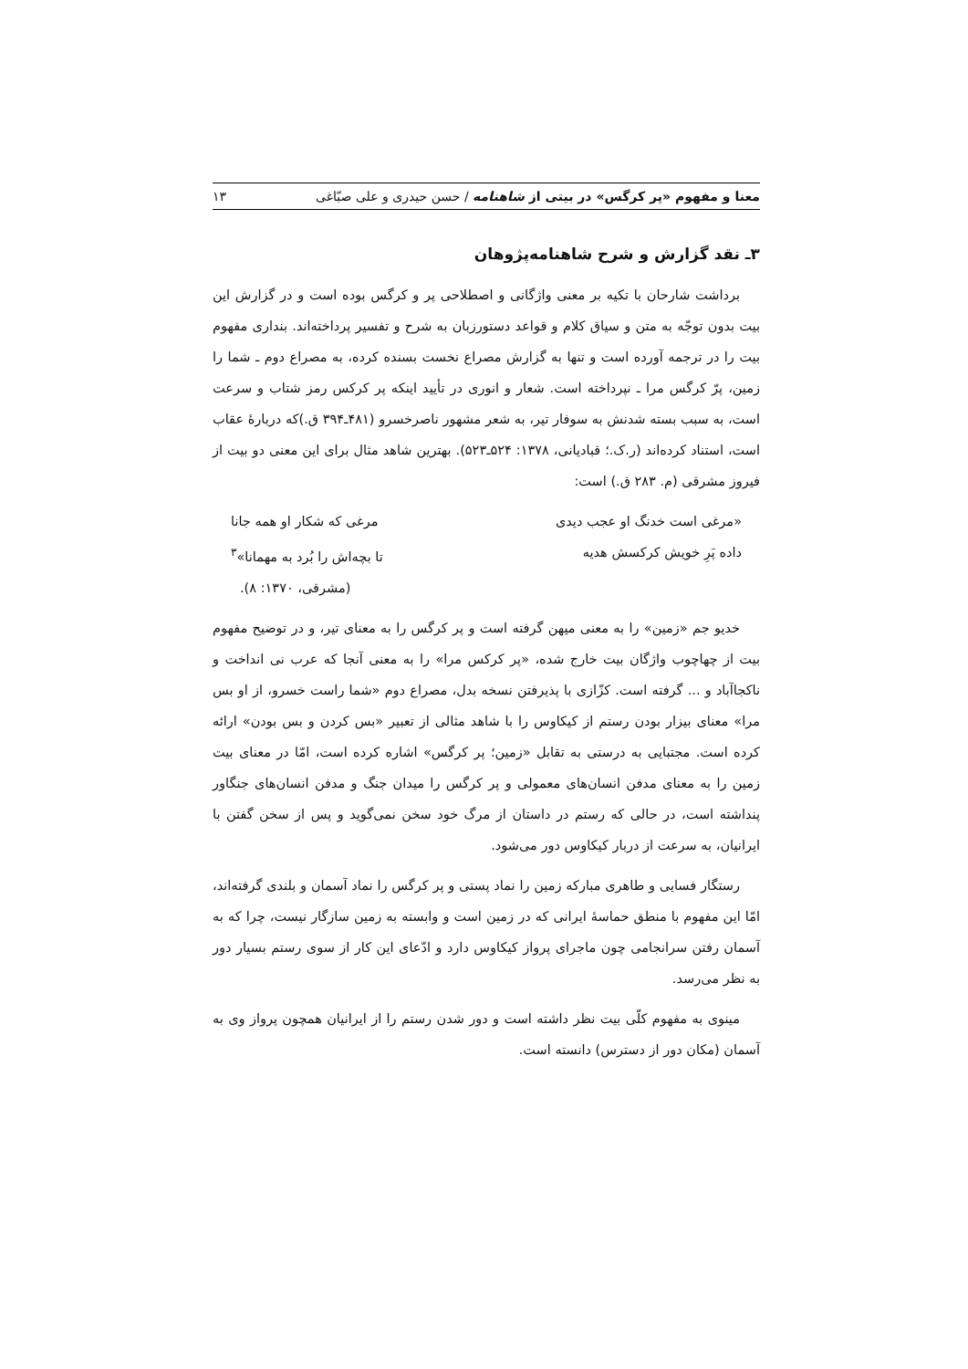معنا و مفهوم «پر کرگس» در بیتی از شاهنامه / حسن حیدری و علی صبّاغی ۱۳
۳ـ نقد گزارش و شرح شاهنامه‌پژوهان
برداشت شارحان با تکیه بر معنی واژگانی و اصطلاحی پر و کرگس بوده است و در گزارش این بیت بدون توجّه به متن و سیاق کلام و قواعد دستورزبان به شرح و تفسیر پرداخته‌اند. بنداری مفهوم بیت را در ترجمه آورده است و تنها به گزارش مصراع نخست بسنده کرده، به مصراع دوم ـ شما را زمین، پرّ کرگس مرا ـ نپرداخته است. شعار و انوری در تأیید اینکه پر کرکس رمز شتاب و سرعت است، به سبب بسته شدنش به سوفار تیر، به شعر مشهور ناصرخسرو (۴۸۱ـ۳۹۴ ق.)که دربارهٔ عقاب است، استناد کرده‌اند (ر.ک.؛ قبادیانی، ۱۳۷۸: ۵۲۴ـ۵۲۳). بهترین شاهد مثال برای این معنی دو بیت از فیروز مشرقی (م. ۲۸۳ ق.) است:
«مرغی است خدنگ او عجب دیدی مرغی که شکار او همه جانا
داده پَرِ خویش کرکسش هدیه تا بچه‌اش را بُرد به مهمانا»<sup>۳</sup>
(مشرقی، ۱۳۷۰: ۸).
خدیو جم «زمین» را به معنی میهن گرفته است و پر کرگس را به معنای تیر، و در توضیح مفهوم بیت از چهاچوب واژگان بیت خارج شده، «پر کرکس مرا» را به معنی آنجا که عرب نی انداخت و ناکجاآباد و ... گرفته است. کزّازی با پذیرفتن نسخه بدل، مصراع دوم «شما راست خسرو، از او بس مرا» معنای بیزار بودن رستم از کیکاوس را با شاهد مثالی از تعبیر «بس کردن و بس بودن» ارائه کرده است. مجتبایی به درستی به تقابل «زمین؛ پر کرگس» اشاره کرده است، امّا در معنای بیت زمین را به معنای مدفن انسان‌های معمولی و پر کرگس را میدان جنگ و مدفن انسان‌های جنگاور پنداشته است، در حالی که رستم در داستان از مرگ خود سخن نمی‌گوید و پس از سخن گفتن با ایرانیان، به سرعت از دربار کیکاوس دور می‌شود.
رستگار فسایی و طاهری مبارکه زمین را نماد پستی و پر کرگس را نماد آسمان و بلندی گرفته‌اند، امّا این مفهوم با منطق حماسهٔ ایرانی که در زمین است و وابسته به زمین سازگار نیست، چرا که به آسمان رفتن سرانجامی چون ماجرای پرواز کیکاوس دارد و ادّعای این کار از سوی رستم بسیار دور به نظر می‌رسد.
مینوی به مفهوم کلّی بیت نظر داشته است و دور شدن رستم را از ایرانیان همچون پرواز وی به آسمان (مکان دور از دسترس) دانسته است.